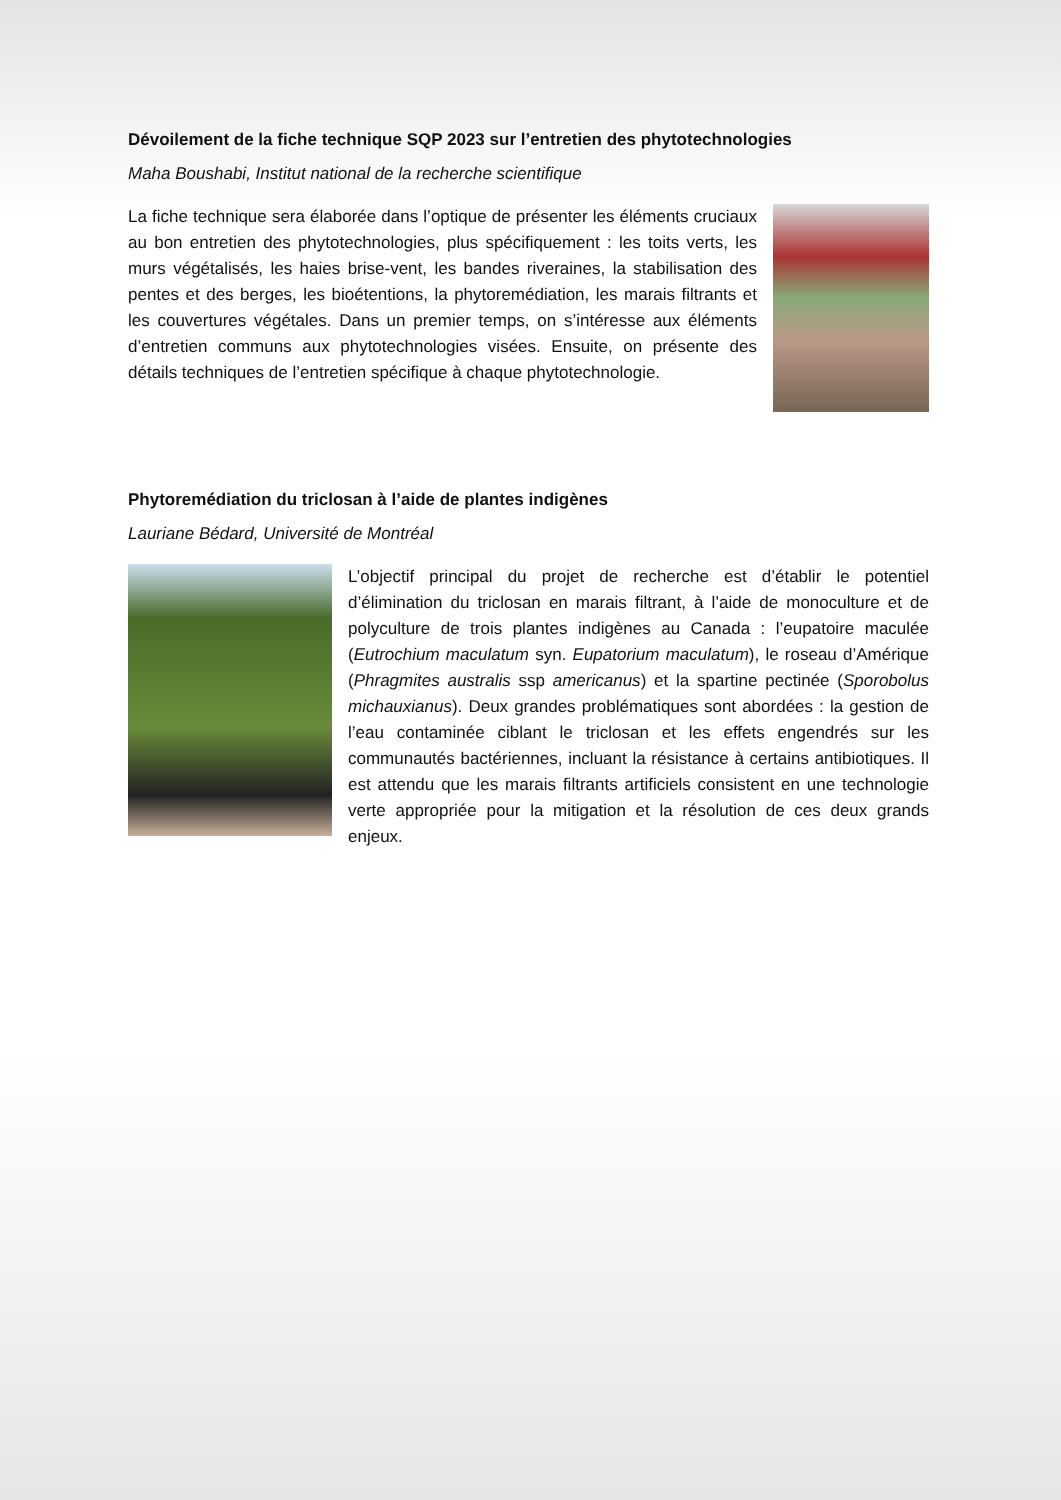Dévoilement de la fiche technique SQP 2023 sur l’entretien des phytotechnologies
Maha Boushabi, Institut national de la recherche scientifique
La fiche technique sera élaborée dans l’optique de présenter les éléments cruciaux au bon entretien des phytotechnologies, plus spécifiquement : les toits verts, les murs végétalisés, les haies brise-vent, les bandes riveraines, la stabilisation des pentes et des berges, les bioétentions, la phytoremédiation, les marais filtrants et les couvertures végétales. Dans un premier temps, on s’intéresse aux éléments d’entretien communs aux phytotechnologies visées. Ensuite, on présente des détails techniques de l’entretien spécifique à chaque phytotechnologie.
Phytoremédiation du triclosan à l’aide de plantes indigènes
Lauriane Bédard, Université de Montréal
L’objectif principal du projet de recherche est d’établir le potentiel d’élimination du triclosan en marais filtrant, à l’aide de monoculture et de polyculture de trois plantes indigènes au Canada : l’eupatoire maculée (Eutrochium maculatum syn. Eupatorium maculatum), le roseau d’Amérique (Phragmites australis ssp americanus) et la spartine pectinée (Sporobolus michauxianus). Deux grandes problématiques sont abordées : la gestion de l’eau contaminée ciblant le triclosan et les effets engendrés sur les communautés bactériennes, incluant la résistance à certains antibiotiques. Il est attendu que les marais filtrants artificiels consistent en une technologie verte appropriée pour la mitigation et la résolution de ces deux grands enjeux.